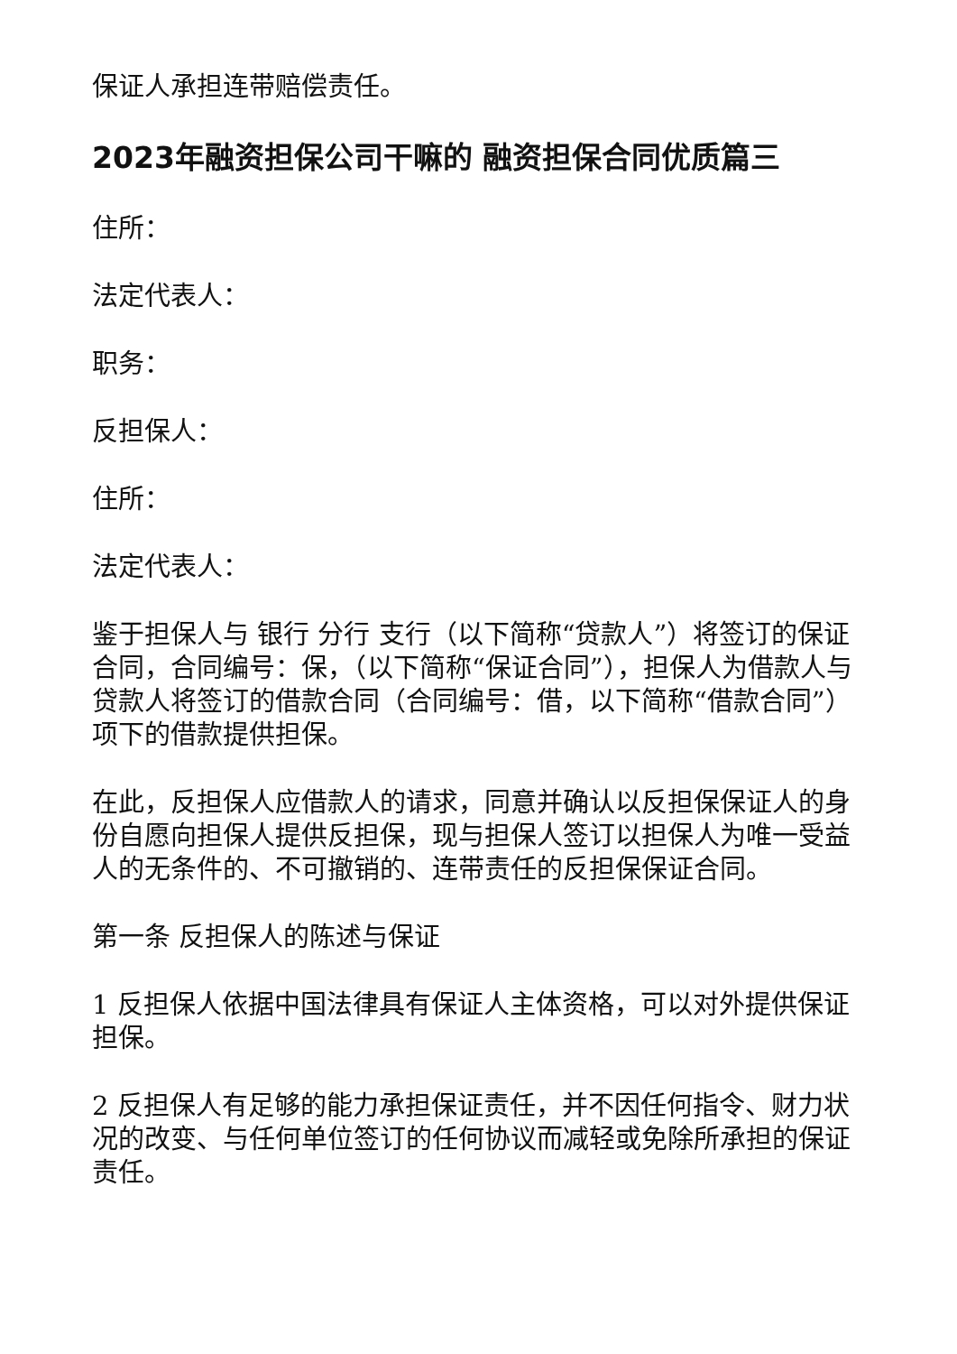保证人承担连带赔偿责任。
2023年融资担保公司干嘛的 融资担保合同优质篇三
住所：
法定代表人：
职务：
反担保人：
住所：
法定代表人：
鉴于担保人与 银行 分行 支行（以下简称“贷款人”）将签订的保证合同，合同编号：保，（以下简称“保证合同”），担保人为借款人与贷款人将签订的借款合同（合同编号：借，以下简称“借款合同”）项下的借款提供担保。
在此，反担保人应借款人的请求，同意并确认以反担保保证人的身份自愿向担保人提供反担保，现与担保人签订以担保人为唯一受益人的无条件的、不可撤销的、连带责任的反担保保证合同。
第一条 反担保人的陈述与保证
1 反担保人依据中国法律具有保证人主体资格，可以对外提供保证担保。
2 反担保人有足够的能力承担保证责任，并不因任何指令、财力状况的改变、与任何单位签订的任何协议而减轻或免除所承担的保证责任。